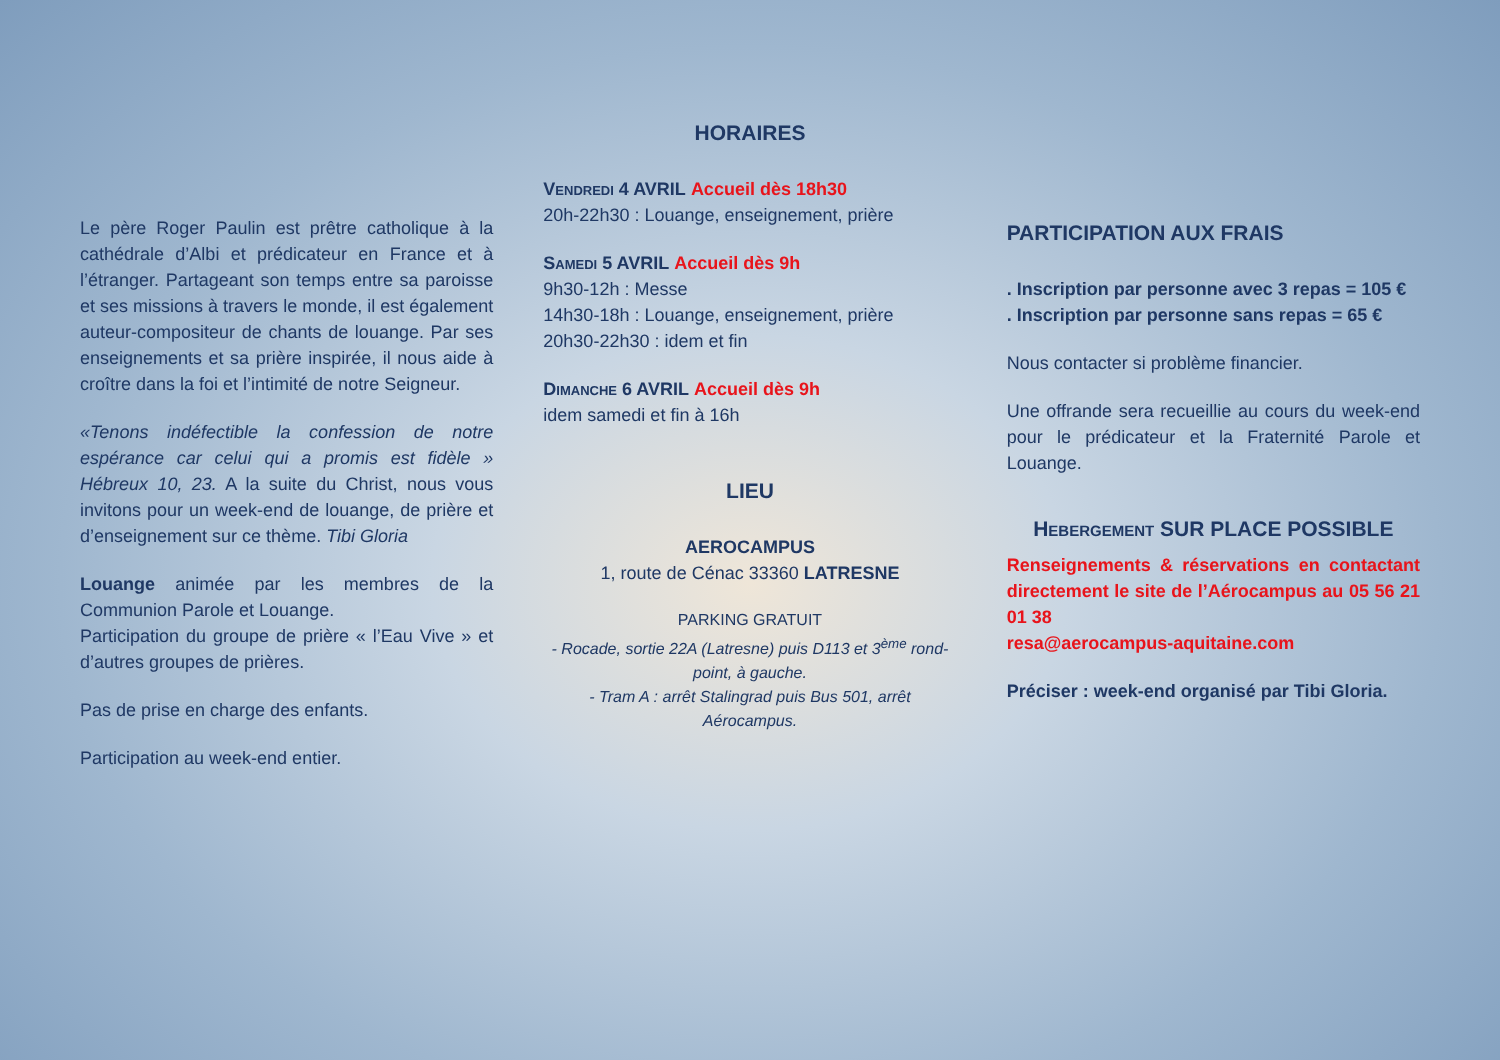Le père Roger Paulin est prêtre catholique à la cathédrale d’Albi et prédicateur en France et à l’étranger. Partageant son temps entre sa paroisse et ses missions à travers le monde, il est également auteur-compositeur de chants de louange. Par ses enseignements et sa prière inspirée, il nous aide à croître dans la foi et l’intimité de notre Seigneur.
«Tenons indéfectible la confession de notre espérance car celui qui a promis est fidèle » Hébreux 10, 23. A la suite du Christ, nous vous invitons pour un week-end de louange, de prière et d’enseignement sur ce thème. Tibi Gloria
Louange animée par les membres de la Communion Parole et Louange.
Participation du groupe de prière « l’Eau Vive » et d’autres groupes de prières.
Pas de prise en charge des enfants.
Participation au week-end entier.
HORAIRES
Vendredi 4 AVRIL Accueil dès 18h30
20h-22h30 : Louange, enseignement, prière
Samedi 5 AVRIL Accueil dès 9h
9h30-12h : Messe
14h30-18h : Louange, enseignement, prière
20h30-22h30 : idem et fin
Dimanche 6 AVRIL Accueil dès 9h
idem samedi et fin à 16h
LIEU
AEROCAMPUS
1, route de Cénac 33360 LATRESNE
PARKING GRATUIT
- Rocade, sortie 22A (Latresne) puis D113 et 3<sup>ème</sup> rond-point, à gauche.
- Tram A : arrêt Stalingrad puis Bus 501, arrêt Aérocampus.
PARTICIPATION AUX FRAIS
. Inscription par personne avec 3 repas = 105 €
. Inscription par personne sans repas = 65 €
Nous contacter si problème financier.
Une offrande sera recueillie au cours du week-end pour le prédicateur et la Fraternité Parole et Louange.
Hebergement SUR PLACE POSSIBLE
Renseignements & réservations en contactant directement le site de l’Aérocampus au 05 56 21 01 38
resa@aerocampus-aquitaine.com
Préciser : week-end organisé par Tibi Gloria.